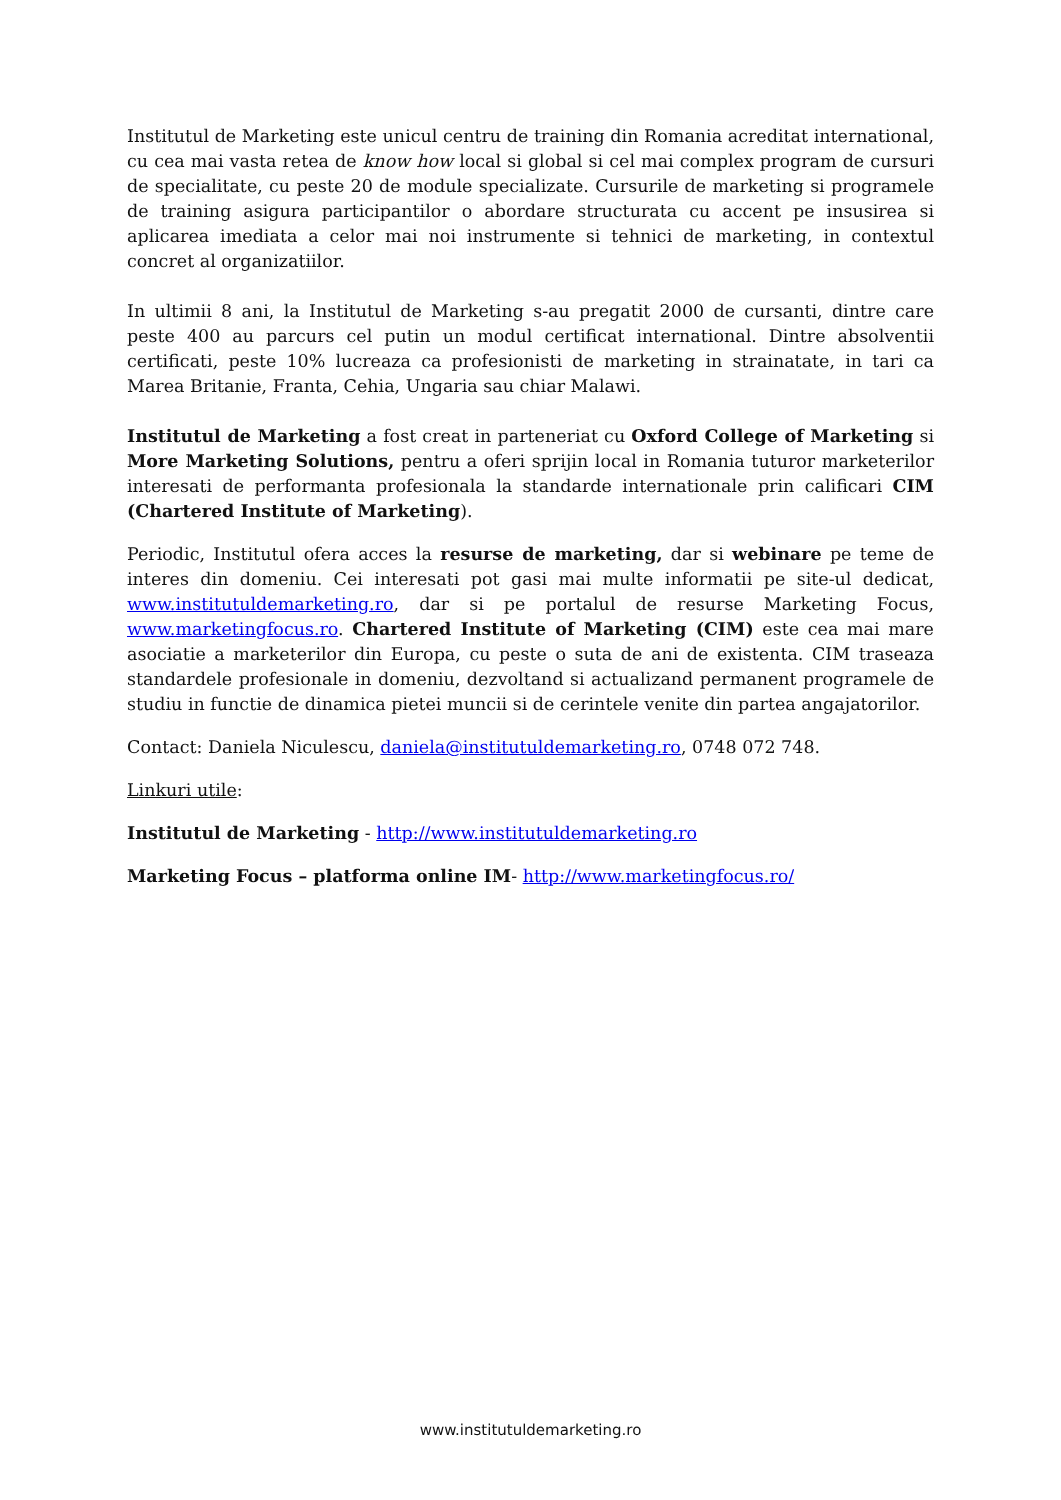Institutul de Marketing este unicul centru de training din Romania acreditat international, cu cea mai vasta retea de know how local si global si cel mai complex program de cursuri de specialitate, cu peste 20 de module specializate. Cursurile de marketing si programele de training asigura participantilor o abordare structurata cu accent pe insusirea si aplicarea imediata a celor mai noi instrumente si tehnici de marketing, in contextul concret al organizatiilor.
In ultimii 8 ani, la Institutul de Marketing s-au pregatit 2000 de cursanti, dintre care peste 400 au parcurs cel putin un modul certificat international. Dintre absolventii certificati, peste 10% lucreaza ca profesionisti de marketing in strainatate, in tari ca Marea Britanie, Franta, Cehia, Ungaria sau chiar Malawi.
Institutul de Marketing a fost creat in parteneriat cu Oxford College of Marketing si More Marketing Solutions, pentru a oferi sprijin local in Romania tuturor marketerilor interesati de performanta profesionala la standarde internationale prin calificari CIM (Chartered Institute of Marketing).
Periodic, Institutul ofera acces la resurse de marketing, dar si webinare pe teme de interes din domeniu. Cei interesati pot gasi mai multe informatii pe site-ul dedicat, www.institutuldemarketing.ro, dar si pe portalul de resurse Marketing Focus, www.marketingfocus.ro. Chartered Institute of Marketing (CIM) este cea mai mare asociatie a marketerilor din Europa, cu peste o suta de ani de existenta. CIM traseaza standardele profesionale in domeniu, dezvoltand si actualizand permanent programele de studiu in functie de dinamica pietei muncii si de cerintele venite din partea angajatorilor.
Contact: Daniela Niculescu, daniela@institutuldemarketing.ro, 0748 072 748.
Linkuri utile:
Institutul de Marketing - http://www.institutuldemarketing.ro
Marketing Focus – platforma online IM- http://www.marketingfocus.ro/
www.institutuldemarketing.ro